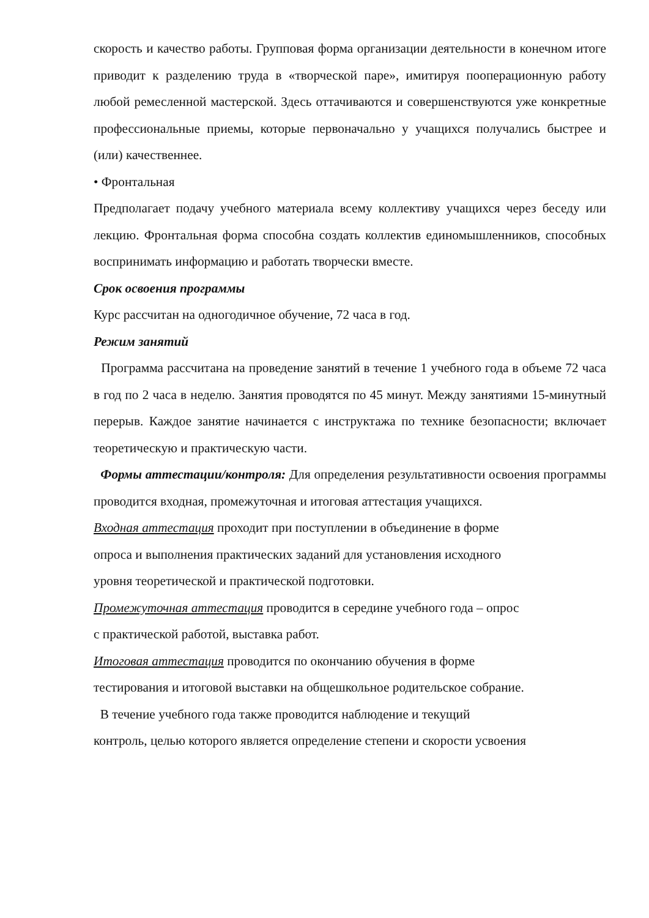скорость и качество работы. Групповая форма организации деятельности в конечном итоге приводит к разделению труда в «творческой паре», имитируя пооперационную работу любой ремесленной мастерской. Здесь оттачиваются и совершенствуются уже конкретные профессиональные приемы, которые первоначально у учащихся получались быстрее и (или) качественнее.
• Фронтальная
Предполагает подачу учебного материала всему коллективу учащихся через беседу или лекцию. Фронтальная форма способна создать коллектив единомышленников, способных воспринимать информацию и работать творчески вместе.
Срок освоения программы
Курс рассчитан на одногодичное обучение, 72 часа в год.
Режим занятий
Программа рассчитана на проведение занятий в течение 1 учебного года в объеме 72 часа в год по 2 часа в неделю. Занятия проводятся по 45 минут. Между занятиями 15-минутный перерыв. Каждое занятие начинается с инструктажа по технике безопасности; включает теоретическую и практическую части.
Формы аттестации/контроля: Для определения результативности освоения программы проводится входная, промежуточная и итоговая аттестация учащихся.
Входная аттестация проходит при поступлении в объединение в форме
опроса и выполнения практических заданий для установления исходного
уровня теоретической и практической подготовки.
Промежуточная аттестация проводится в середине учебного года – опрос
с практической работой, выставка работ.
Итоговая аттестация проводится по окончанию обучения в форме
тестирования и итоговой выставки на общешкольное родительское собрание.
В течение учебного года также проводится наблюдение и текущий
контроль, целью которого является определение степени и скорости усвоения